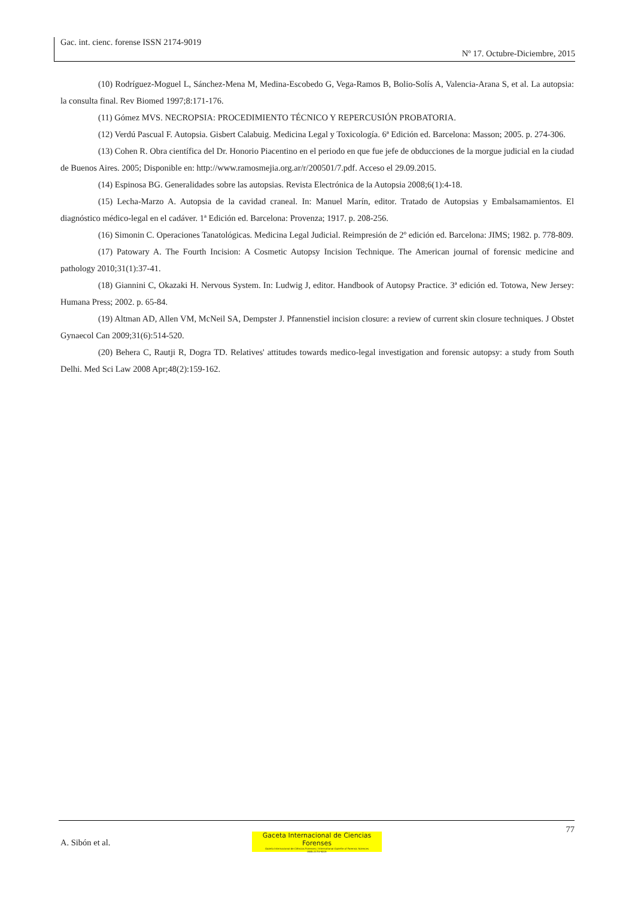Gac. int. cienc. forense ISSN 2174-9019
Nº 17. Octubre-Diciembre, 2015
(10) Rodríguez-Moguel L, Sánchez-Mena M, Medina-Escobedo G, Vega-Ramos B, Bolio-Solís A, Valencia-Arana S, et al. La autopsia: la consulta final. Rev Biomed 1997;8:171-176.
(11) Gómez MVS. NECROPSIA: PROCEDIMIENTO TÉCNICO Y REPERCUSIÓN PROBATORIA.
(12) Verdú Pascual F. Autopsia. Gisbert Calabuig. Medicina Legal y Toxicología. 6ª Edición ed. Barcelona: Masson; 2005. p. 274-306.
(13) Cohen R. Obra científica del Dr. Honorio Piacentino en el periodo en que fue jefe de obducciones de la morgue judicial en la ciudad de Buenos Aires. 2005; Disponible en: http://www.ramosmejia.org.ar/r/200501/7.pdf. Acceso el 29.09.2015.
(14) Espinosa BG. Generalidades sobre las autopsias. Revista Electrónica de la Autopsia 2008;6(1):4-18.
(15) Lecha-Marzo A. Autopsia de la cavidad craneal. In: Manuel Marín, editor. Tratado de Autopsias y Embalsamamientos. El diagnóstico médico-legal en el cadáver. 1ª Edición ed. Barcelona: Provenza; 1917. p. 208-256.
(16) Simonin C. Operaciones Tanatológicas. Medicina Legal Judicial. Reimpresión de 2º edición ed. Barcelona: JIMS; 1982. p. 778-809.
(17) Patowary A. The Fourth Incision: A Cosmetic Autopsy Incision Technique. The American journal of forensic medicine and pathology 2010;31(1):37-41.
(18) Giannini C, Okazaki H. Nervous System. In: Ludwig J, editor. Handbook of Autopsy Practice. 3ª edición ed. Totowa, New Jersey: Humana Press; 2002. p. 65-84.
(19) Altman AD, Allen VM, McNeil SA, Dempster J. Pfannenstiel incision closure: a review of current skin closure techniques. J Obstet Gynaecol Can 2009;31(6):514-520.
(20) Behera C, Rautji R, Dogra TD. Relatives' attitudes towards medico-legal investigation and forensic autopsy: a study from South Delhi. Med Sci Law 2008 Apr;48(2):159-162.
77
A. Sibón et al.
Gaceta Internacional de Ciencias Forenses
Gazeta Internacional de Ciências Forenses / International Gazette of Forensic Sciences
ISSN 2174-9019